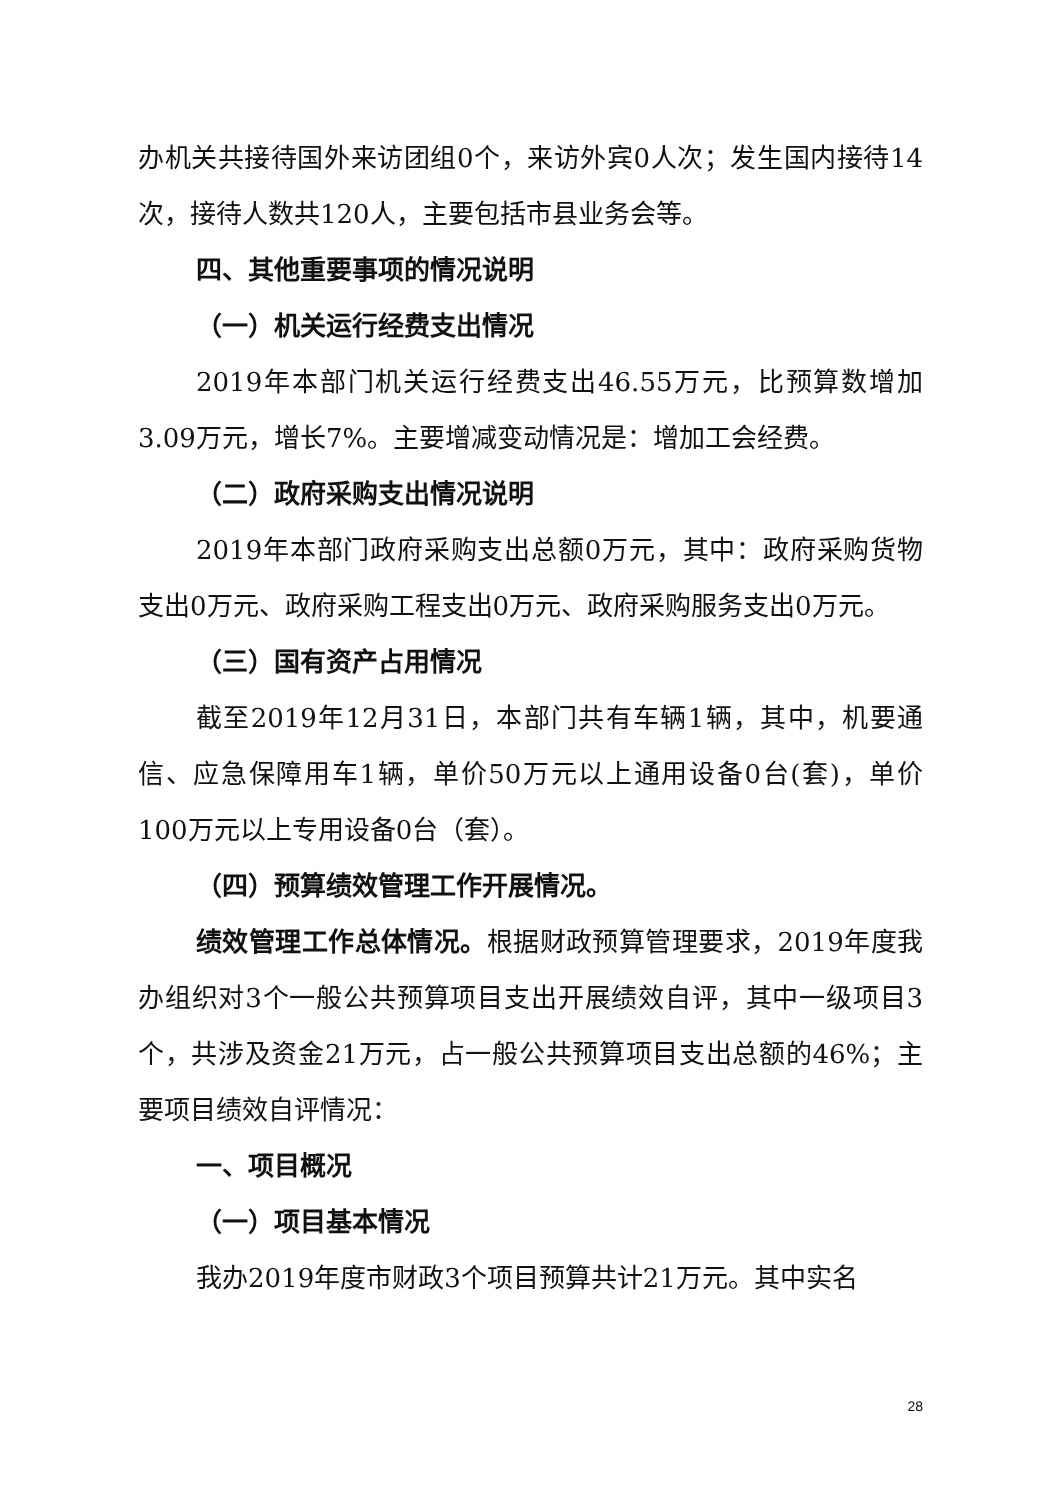办机关共接待国外来访团组0个，来访外宾0人次；发生国内接待14次，接待人数共120人，主要包括市县业务会等。
四、其他重要事项的情况说明
（一）机关运行经费支出情况
2019年本部门机关运行经费支出46.55万元，比预算数增加3.09万元，增长7%。主要增减变动情况是：增加工会经费。
（二）政府采购支出情况说明
2019年本部门政府采购支出总额0万元，其中：政府采购货物支出0万元、政府采购工程支出0万元、政府采购服务支出0万元。
（三）国有资产占用情况
截至2019年12月31日，本部门共有车辆1辆，其中，机要通信、应急保障用车1辆，单价50万元以上通用设备0台(套)，单价100万元以上专用设备0台（套）。
（四）预算绩效管理工作开展情况。
绩效管理工作总体情况。根据财政预算管理要求，2019年度我办组织对3个一般公共预算项目支出开展绩效自评，其中一级项目3个，共涉及资金21万元，占一般公共预算项目支出总额的46%；主要项目绩效自评情况：
一、项目概况
（一）项目基本情况
我办2019年度市财政3个项目预算共计21万元。其中实名
28